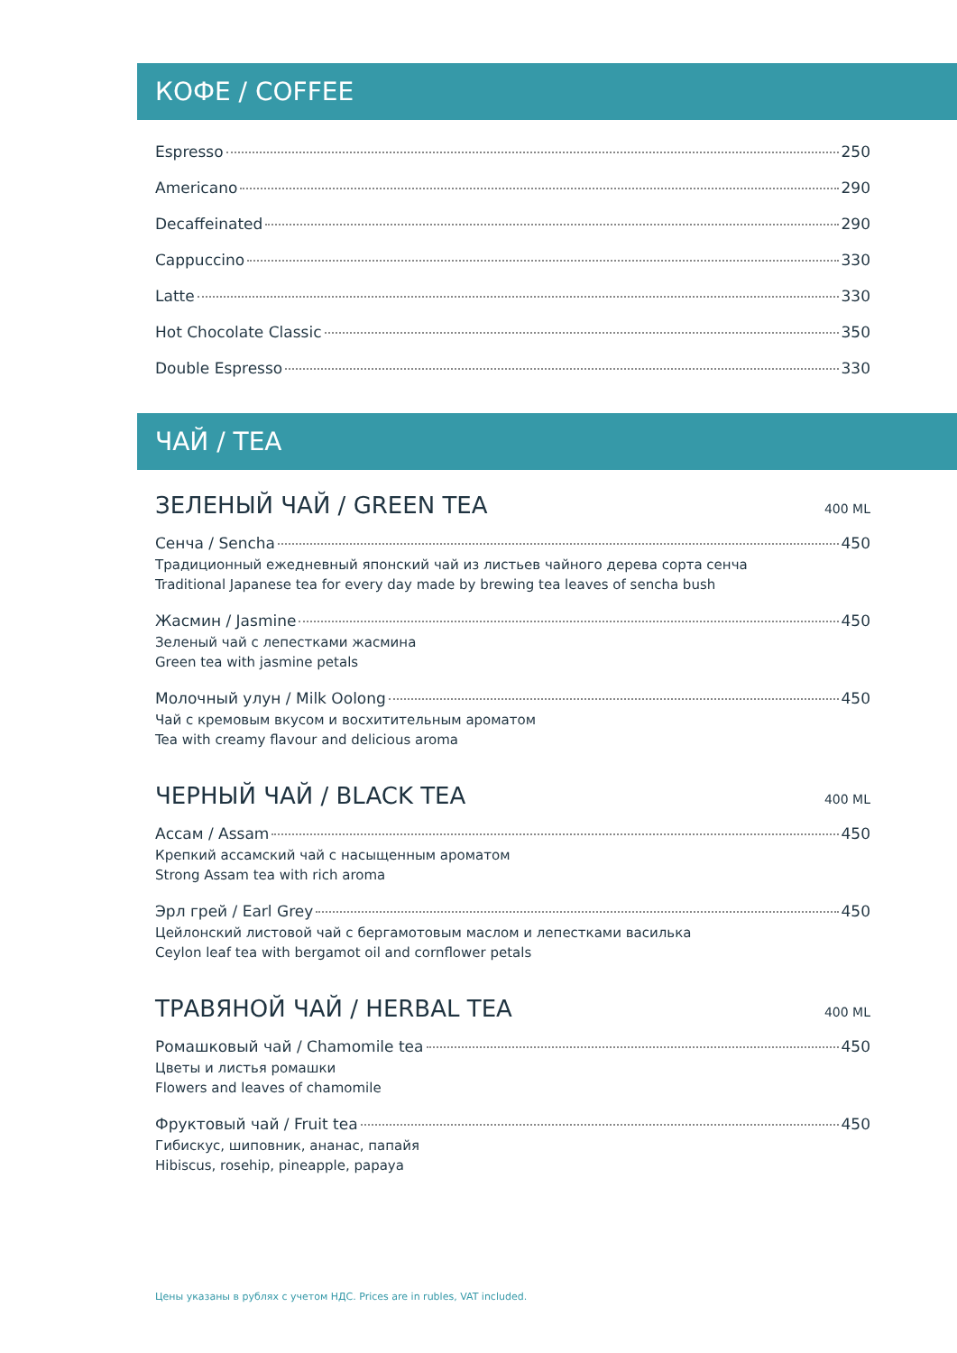КОФЕ / COFFEE
Espresso 250
Americano 290
Decaffeinated 290
Cappuccino 330
Latte 330
Hot Chocolate Classic 350
Double Espresso 330
ЧАЙ / TEA
ЗЕЛЕНЫЙ ЧАЙ / GREEN TEA 400 ML
Сенча / Sencha 450
Традиционный ежедневный японский чай из листьев чайного дерева сорта сенча
Traditional Japanese tea for every day made by brewing tea leaves of sencha bush
Жасмин / Jasmine 450
Зеленый чай с лепестками жасмина
Green tea with jasmine petals
Молочный улун / Milk Oolong 450
Чай с кремовым вкусом и восхитительным ароматом
Tea with creamy flavour and delicious aroma
ЧЕРНЫЙ ЧАЙ / BLACK TEA 400 ML
Ассам / Assam 450
Крепкий ассамский чай с насыщенным ароматом
Strong Assam tea with rich aroma
Эрл грей / Earl Grey 450
Цейлонский листовой чай с бергамотовым маслом и лепестками василька
Ceylon leaf tea with bergamot oil and cornflower petals
ТРАВЯНОЙ ЧАЙ / HERBAL TEA 400 ML
Ромашковый чай / Chamomile tea 450
Цветы и листья ромашки
Flowers and leaves of chamomile
Фруктовый чай / Fruit tea 450
Гибискус, шиповник, ананас, папайя
Hibiscus, rosehip, pineapple, papaya
Цены указаны в рублях с учетом НДС. Prices are in rubles, VAT included.